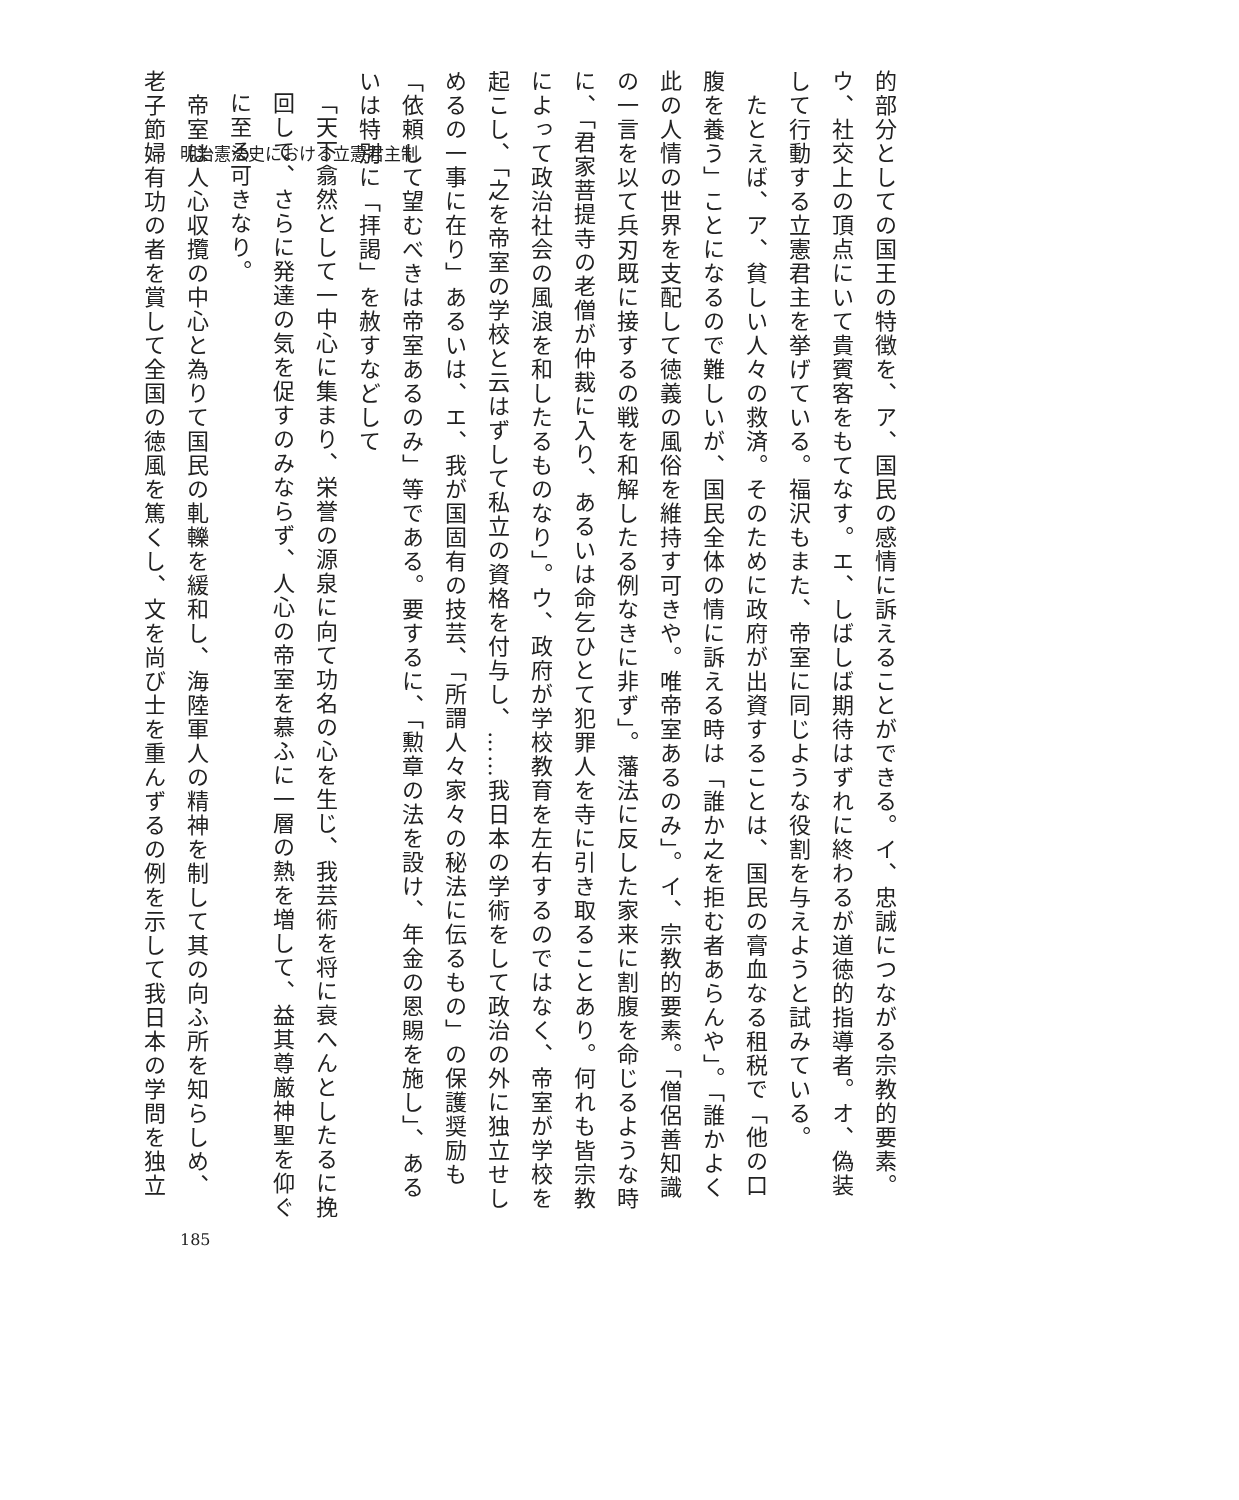明治憲法史における立憲君主制
的部分としての国王の特徴を、ア、国民の感情に訴えることができる。イ、忠誠につながる宗教的要素。ウ、社交上の頂点にいて貴賓客をもてなす。エ、しばしば期待はずれに終わるが道徳的指導者。オ、偽装して行動する立憲君主を挙げている。福沢もまた、帝室に同じような役割を与えようと試みている。
　たとえば、ア、貧しい人々の救済。そのために政府が出資することは、国民の膏血なる租税で「他の口腹を養う」ことになるので難しいが、国民全体の情に訴える時は「誰か之を拒む者あらんや」。「誰かよく此の人情の世界を支配して徳義の風俗を維持す可きや。唯帝室あるのみ」。イ、宗教的要素。「僧侶善知識の一言を以て兵刃既に接するの戦を和解したる例なきに非ず」。藩法に反した家来に割腹を命じるような時に、「君家菩提寺の老僧が仲裁に入り、あるいは命乞ひとて犯罪人を寺に引き取ることあり。何れも皆宗教によって政治社会の風浪を和したるものなり」。ウ、政府が学校教育を左右するのではなく、帝室が学校を起こし、「之を帝室の学校と云はずして私立の資格を付与し、……我日本の学術をして政治の外に独立せしめるの一事に在り」あるいは、エ、我が国固有の技芸、「所謂人々家々の秘法に伝るもの」の保護奨励も「依頼して望むべきは帝室あるのみ」等である。要するに、「勲章の法を設け、年金の恩賜を施し」、あるいは特別に「拝謁」を赦すなどして
「天下翕然として一中心に集まり、栄誉の源泉に向て功名の心を生じ、我芸術を将に衰へんとしたるに挽回して、さらに発達の気を促すのみならず、人心の帝室を慕ふに一層の熱を増して、益其尊厳神聖を仰ぐに至る可きなり。
　帝室は人心収攬の中心と為りて国民の軋轢を緩和し、海陸軍人の精神を制して其の向ふ所を知らしめ、老子節婦有功の者を賞して全国の徳風を篤くし、文を尚び士を重んずるの例を示して我日本の学問を独立
185